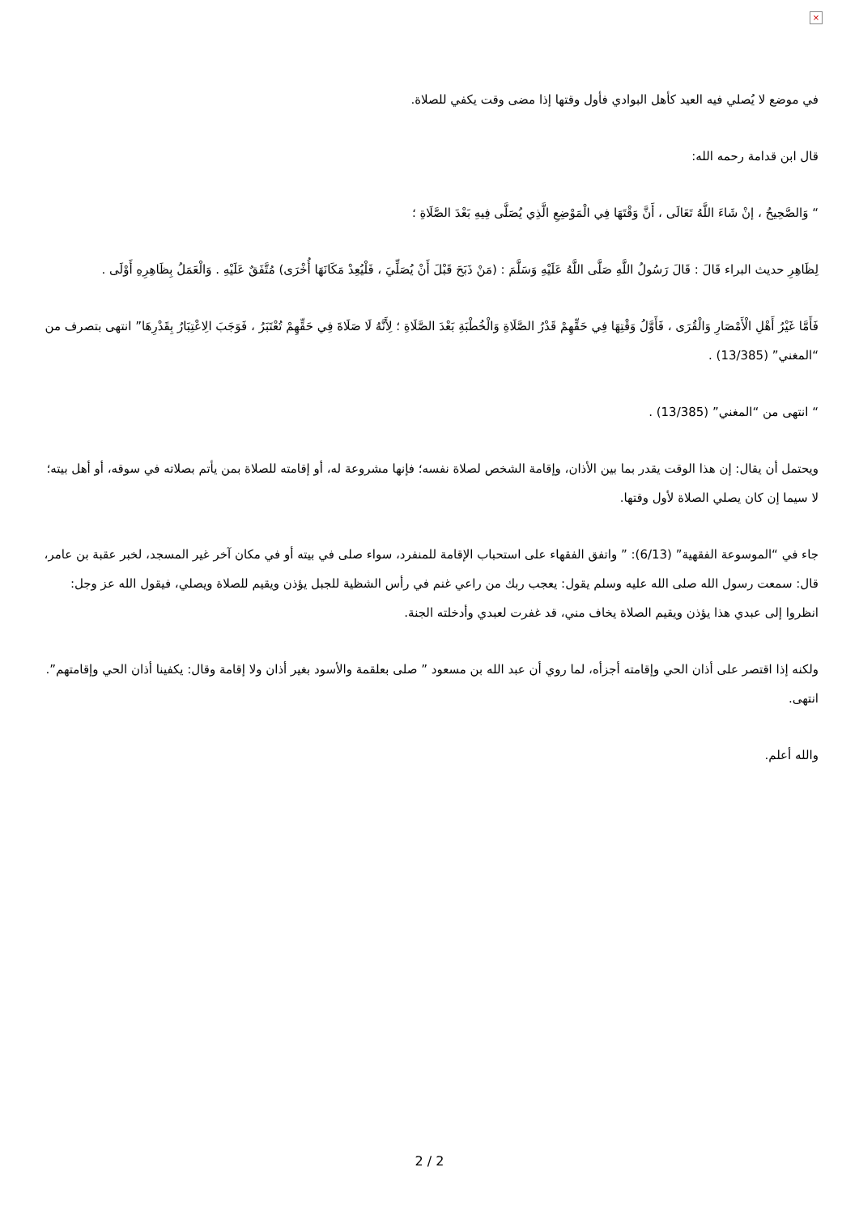×
في موضع لا يُصلي فيه العيد كأهل البوادي فأول وقتها إذا مضى وقت يكفي للصلاة.
قال ابن قدامة رحمه الله:
“ وَالصَّحِيحُ ، إنْ شَاءَ اللَّهُ تَعَالَى ، أَنَّ وَقْتَهَا فِي الْمَوْضِعِ الَّذِي يُصَلَّى فِيهِ بَعْدَ الصَّلَاةِ ؛
لِظَاهِرِ حديث البراء قَالَ : قَالَ رَسُولُ اللَّهِ صَلَّى اللَّهُ عَلَيْهِ وَسَلَّمَ : (مَنْ ذَبَحَ قَبْلَ أَنْ يُصَلِّيَ ، فَلْيُعِدْ مَكَانَهَا أُخْرَى) مُتَّفَقٌ عَلَيْهِ . وَالْعَمَلُ بِظَاهِرِهِ أَوْلَى .
فَأَمَّا غَيْرُ أَهْلِ الْأَمْصَارِ وَالْقُرَى ، فَأَوَّلُ وَقْتِهَا فِي حَقِّهِمْ قَدْرُ الصَّلَاةِ وَالْخُطْبَةِ بَعْدَ الصَّلَاةِ ؛ لِأَنَّهُ لَا صَلَاةَ فِي حَقِّهِمْ تُعْتَبَرُ ، فَوَجَبَ الِاعْتِبَارُ بِقَدْرِهَا” انتهى بتصرف من “المغني” (13/385) .
“ انتهى من “المغني” (13/385) .
ويحتمل أن يقال: إن هذا الوقت يقدر بما بين الأذان، وإقامة الشخص لصلاة نفسه؛ فإنها مشروعة له، أو إقامته للصلاة بمن يأتم بصلاته في سوقه، أو أهل بيته؛ لا سيما إن كان يصلي الصلاة لأول وقتها.
جاء في “الموسوعة الفقهية” (6/13): ” واتفق الفقهاء على استحباب الإقامة للمنفرد، سواء صلى في بيته أو في مكان آخر غير المسجد، لخبر عقبة بن عامر، قال: سمعت رسول الله صلى الله عليه وسلم يقول: يعجب ربك من راعي غنم في رأس الشظية للجبل يؤذن ويقيم للصلاة ويصلي، فيقول الله عز وجل: انظروا إلى عبدي هذا يؤذن ويقيم الصلاة يخاف مني، قد غفرت لعبدي وأدخلته الجنة.
ولكنه إذا اقتصر على أذان الحي وإقامته أجزأه، لما روي أن عبد الله بن مسعود ” صلى بعلقمة والأسود بغير أذان ولا إقامة وقال: يكفينا أذان الحي وإقامتهم”. انتهى.
والله أعلم.
2 / 2